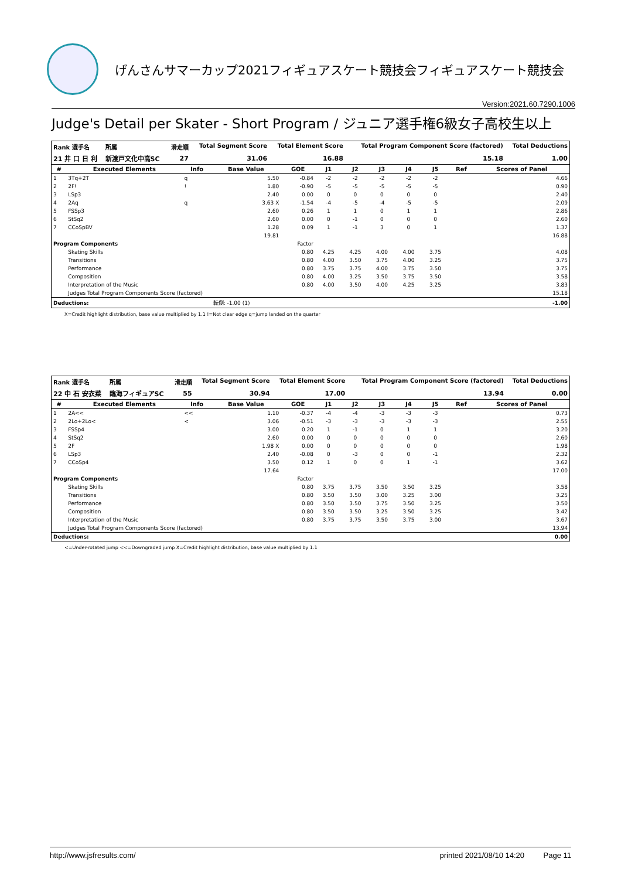げんさんサマーカップ2021フィギュアスケート競技会フィギュアスケート競技会
Version:2021.60.7290.1006
Judge's Detail per Skater - Short Program / ジュニア選手権6級女子高校生以上
| Rank 選手名 | 所属 | 滑走順 | Total Segment Score | Total Element Score | Total Program Component Score (factored) | Total Deductions |
| --- | --- | --- | --- | --- | --- | --- |
| 21 井 口 日 利 | 新渡戸文化中高SC | 27 | 31.06 | 16.88 | 15.18 | 1.00 |
| # | Executed Elements | Info | Base Value | GOE | J1 | J2 | J3 | J4 | J5 | Ref | Scores of Panel |
| --- | --- | --- | --- | --- | --- | --- | --- | --- | --- | --- | --- |
| 1 | 3Tq+2T | q | 5.50 | -0.84 | -2 | -2 | -2 | -2 | -2 | | 4.66 |
| 2 | 2F! | ! | 1.80 | -0.90 | -5 | -5 | -5 | -5 | -5 | | 0.90 |
| 3 | LSp3 | | 2.40 | 0.00 | 0 | 0 | 0 | 0 | 0 | | 2.40 |
| 4 | 2Aq | q | 3.63 X | -1.54 | -4 | -5 | -4 | -5 | -5 | | 2.09 |
| 5 | FSSp3 | | 2.60 | 0.26 | 1 | 1 | 0 | 1 | 1 | | 2.86 |
| 6 | StSq2 | | 2.60 | 0.00 | 0 | -1 | 0 | 0 | 0 | | 2.60 |
| 7 | CCoSpBV | | 1.28 | 0.09 | 1 | -1 | 3 | 0 | 1 | | 1.37 |
| | | | 19.81 | | | | | | | | 16.88 |
| Program Components | | | | Factor | | | | | | | |
| | Skating Skills | | | 0.80 | 4.25 | 4.25 | 4.00 | 4.00 | 3.75 | | 4.08 |
| | Transitions | | | 0.80 | 4.00 | 3.50 | 3.75 | 4.00 | 3.25 | | 3.75 |
| | Performance | | | 0.80 | 3.75 | 3.75 | 4.00 | 3.75 | 3.50 | | 3.75 |
| | Composition | | | 0.80 | 4.00 | 3.25 | 3.50 | 3.75 | 3.50 | | 3.58 |
| | Interpretation of the Music | | | 0.80 | 4.00 | 3.50 | 4.00 | 4.25 | 3.25 | | 3.83 |
| | Judges Total Program Components Score (factored) | | | | | | | | | | 15.18 |
| Deductions: | | | 転倒: -1.00 (1) | | | | | | | | -1.00 |
X=Credit highlight distribution, base value multiplied by 1.1 !=Not clear edge q=jump landed on the quarter
| Rank 選手名 | 所属 | 滑走順 | Total Segment Score | Total Element Score | Total Program Component Score (factored) | Total Deductions |
| --- | --- | --- | --- | --- | --- | --- |
| 22 中 石 安衣菜 | 臨海フィギュアSC | 55 | 30.94 | 17.00 | 13.94 | 0.00 |
| # | Executed Elements | Info | Base Value | GOE | J1 | J2 | J3 | J4 | J5 | Ref | Scores of Panel |
| --- | --- | --- | --- | --- | --- | --- | --- | --- | --- | --- | --- |
| 1 | 2A<< | << | 1.10 | -0.37 | -4 | -4 | -3 | -3 | -3 | | 0.73 |
| 2 | 2Lo+2Lo< | < | 3.06 | -0.51 | -3 | -3 | -3 | -3 | -3 | | 2.55 |
| 3 | FSSp4 | | 3.00 | 0.20 | 1 | -1 | 0 | 1 | 1 | | 3.20 |
| 4 | StSq2 | | 2.60 | 0.00 | 0 | 0 | 0 | 0 | 0 | | 2.60 |
| 5 | 2F | | 1.98 X | 0.00 | 0 | 0 | 0 | 0 | 0 | | 1.98 |
| 6 | LSp3 | | 2.40 | -0.08 | 0 | -3 | 0 | 0 | -1 | | 2.32 |
| 7 | CCoSp4 | | 3.50 | 0.12 | 1 | 0 | 0 | 1 | -1 | | 3.62 |
| | | | 17.64 | | | | | | | | 17.00 |
| Program Components | | | | Factor | | | | | | | |
| | Skating Skills | | | 0.80 | 3.75 | 3.75 | 3.50 | 3.50 | 3.25 | | 3.58 |
| | Transitions | | | 0.80 | 3.50 | 3.50 | 3.00 | 3.25 | 3.00 | | 3.25 |
| | Performance | | | 0.80 | 3.50 | 3.50 | 3.75 | 3.50 | 3.25 | | 3.50 |
| | Composition | | | 0.80 | 3.50 | 3.50 | 3.25 | 3.50 | 3.25 | | 3.42 |
| | Interpretation of the Music | | | 0.80 | 3.75 | 3.75 | 3.50 | 3.75 | 3.00 | | 3.67 |
| | Judges Total Program Components Score (factored) | | | | | | | | | | 13.94 |
| Deductions: | | | | | | | | | | | 0.00 |
<=Under-rotated jump <<=Downgraded jump X=Credit highlight distribution, base value multiplied by 1.1
http://www.jsfresults.com/ printed 2021/08/10 14:20 Page 11